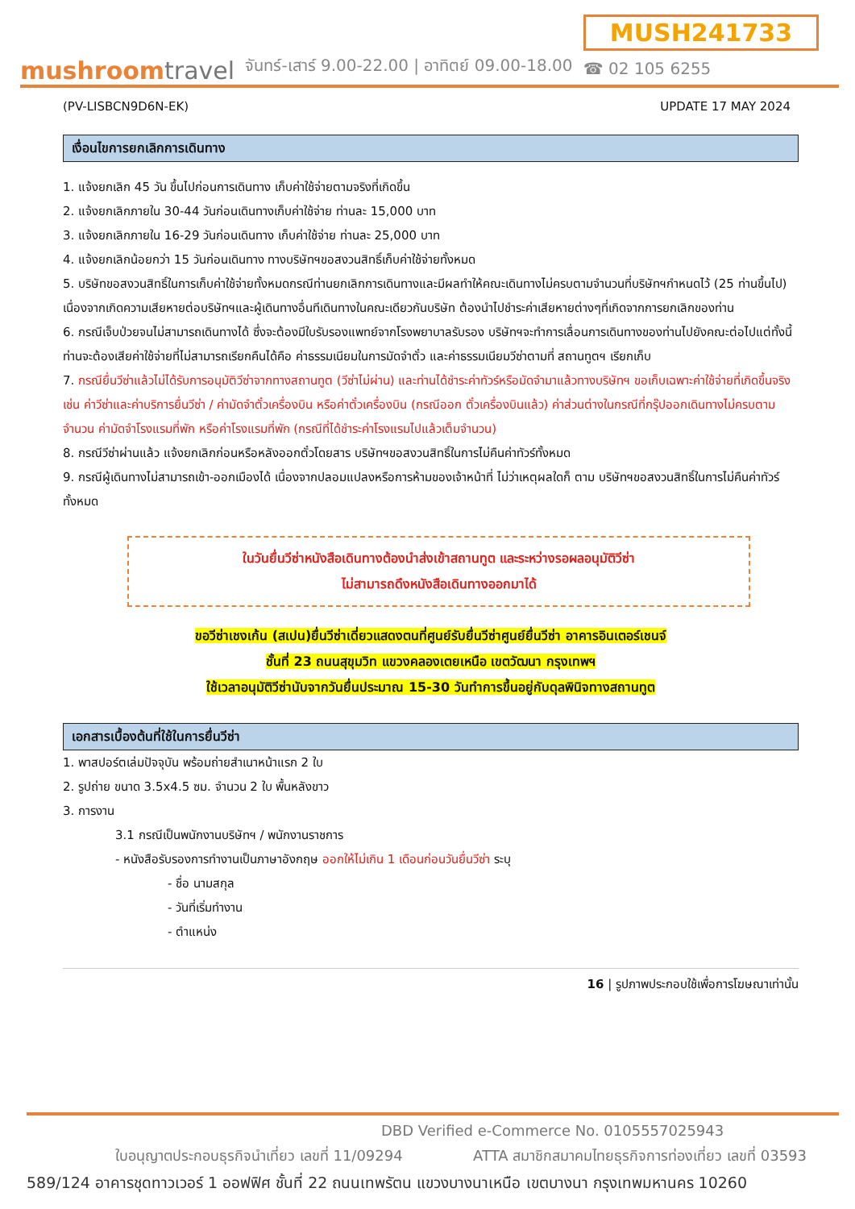mushroomtravel
จันทร์-เสาร์ 9.00-22.00 | อาทิตย์ 09.00-18.00
MUSH241733
☎ 02 105 6255
(PV-LISBCN9D6N-EK) UPDATE 17 MAY 2024
เงื่อนไขการยกเลิกการเดินทาง
1. แจ้งยกเลิก 45 วัน ขึ้นไปก่อนการเดินทาง เก็บค่าใช้จ่ายตามจริงที่เกิดขึ้น
2. แจ้งยกเลิกภายใน 30-44 วันก่อนเดินทางเก็บค่าใช้จ่าย ท่านละ 15,000 บาท
3. แจ้งยกเลิกภายใน 16-29 วันก่อนเดินทาง เก็บค่าใช้จ่าย ท่านละ 25,000 บาท
4. แจ้งยกเลิกน้อยกว่า 15 วันก่อนเดินทาง ทางบริษัทฯขอสงวนสิทธิ์เก็บค่าใช้จ่ายทั้งหมด
5. บริษัทขอสงวนสิทธิ์ในการเก็บค่าใช้จ่ายทั้งหมดกรณีท่านยกเลิกการเดินทางและมีผลทำให้คณะเดินทางไม่ครบตามจำนวนที่บริษัทฯกำหนดไว้ (25 ท่านขึ้นไป) เนื่องจากเกิดความเสียหายต่อบริษัทฯและผู้เดินทางอื่นทีเดินทางในคณะเดียวกันบริษัท ต้องนำไปชำระค่าเสียหายต่างๆที่เกิดจากการยกเลิกของท่าน
6. กรณีเจ็บป่วยจนไม่สามารถเดินทางได้ ซึ่งจะต้องมีใบรับรองแพทย์จากโรงพยาบาลรับรอง บริษัทฯจะทำการเลื่อนการเดินทางของท่านไปยังคณะต่อไปแต่ทั้งนี้ ท่านจะต้องเสียค่าใช้จ่ายที่ไม่สามารถเรียกคืนได้คือ ค่าธรรมเนียมในการมัดจำตั๋ว และค่าธรรมเนียมวีซ่าตามที่ สถานทูตฯ เรียกเก็บ
7. กรณียื่นวีซ่าแล้วไม่ได้รับการอนุมัติวีซ่าจากทางสถานทูต (วีซ่าไม่ผ่าน) และท่านได้ชำระค่าทัวร์หรือมัดจำมาแล้วทางบริษัทฯ ขอเก็บเฉพาะค่าใช้จ่ายที่เกิดขึ้นจริง เช่น ค่าวีซ่าและค่าบริการยื่นวีซ่า / ค่ามัดจำตั๋วเครื่องบิน หรือค่าตั๋วเครื่องบิน (กรณีออก ตั๋วเครื่องบินแล้ว) ค่าส่วนต่างในกรณีที่กรุ๊ปออกเดินทางไม่ครบตามจำนวน ค่ามัดจำโรงแรมที่พัก หรือค่าโรงแรมที่พัก (กรณีที่ได้ชำระค่าโรงแรมไปแล้วเต็มจำนวน)
8. กรณีวีซ่าผ่านแล้ว แจ้งยกเลิกก่อนหรือหลังออกตั๋วโดยสาร บริษัทฯขอสงวนสิทธิ์ในการไม่คืนค่าทัวร์ทั้งหมด
9. กรณีผู้เดินทางไม่สามารถเข้า-ออกเมืองได้ เนื่องจากปลอมแปลงหรือการห้ามของเจ้าหน้าที่ ไม่ว่าเหตุผลใดก็ ตาม บริษัทฯขอสงวนสิทธิ์ในการไม่คืนค่าทัวร์ทั้งหมด
ในวันยื่นวีซ่าหนังสือเดินทางต้องนำส่งเข้าสถานทูต และระหว่างรอผลอนุมัติวีซ่า
ไม่สามารถดึงหนังสือเดินทางออกมาได้
ขอวีซ่าเชงเก้น (สเปน)ยื่นวีซ่าเดี่ยวแสดงตนที่ศูนย์รับยื่นวีซ่าศูนย์ยื่นวีซ่า อาคารอินเตอร์เชนจ์
ชั้นที่ 23 ถนนสุขุมวิท แขวงคลองเตยเหนือ เขตวัฒนา กรุงเทพฯ
ใช้เวลาอนุมัติวีซ่านับจากวันยื่นประมาณ 15-30 วันทำการขึ้นอยู่กับดุลพินิจทางสถานทูต
เอกสารเบื้องต้นที่ใช้ในการยื่นวีซ่า
1. พาสปอร์ตเล่มปัจจุบัน พร้อมถ่ายสำเนาหน้าแรก 2 ใบ
2. รูปถ่าย ขนาด 3.5x4.5 ซม. จำนวน 2 ใบ พื้นหลังขาว
3. การงาน
3.1 กรณีเป็นพนักงานบริษัทฯ / พนักงานราชการ
- หนังสือรับรองการทำงานเป็นภาษาอังกฤษ ออกให้ไม่เกิน 1 เดือนก่อนวันยื่นวีซ่า ระบุ
- ชื่อ นามสกุล
- วันที่เริ่มทำงาน
- ตำแหน่ง
16 | รูปภาพประกอบใช้เพื่อการโฆษณาเท่านั้น
DBD Verified e-Commerce No. 0105557025943
ใบอนุญาตประกอบธุรกิจนำเที่ยว เลขที่ 11/09294 ATTA สมาชิกสมาคมไทยธุรกิจการท่องเที่ยว เลขที่ 03593
589/124 อาคารชุดทาวเวอร์ 1 ออฟฟิศ ชั้นที่ 22 ถนนเทพรัตน แขวงบางนาเหนือ เขตบางนา กรุงเทพมหานคร 10260